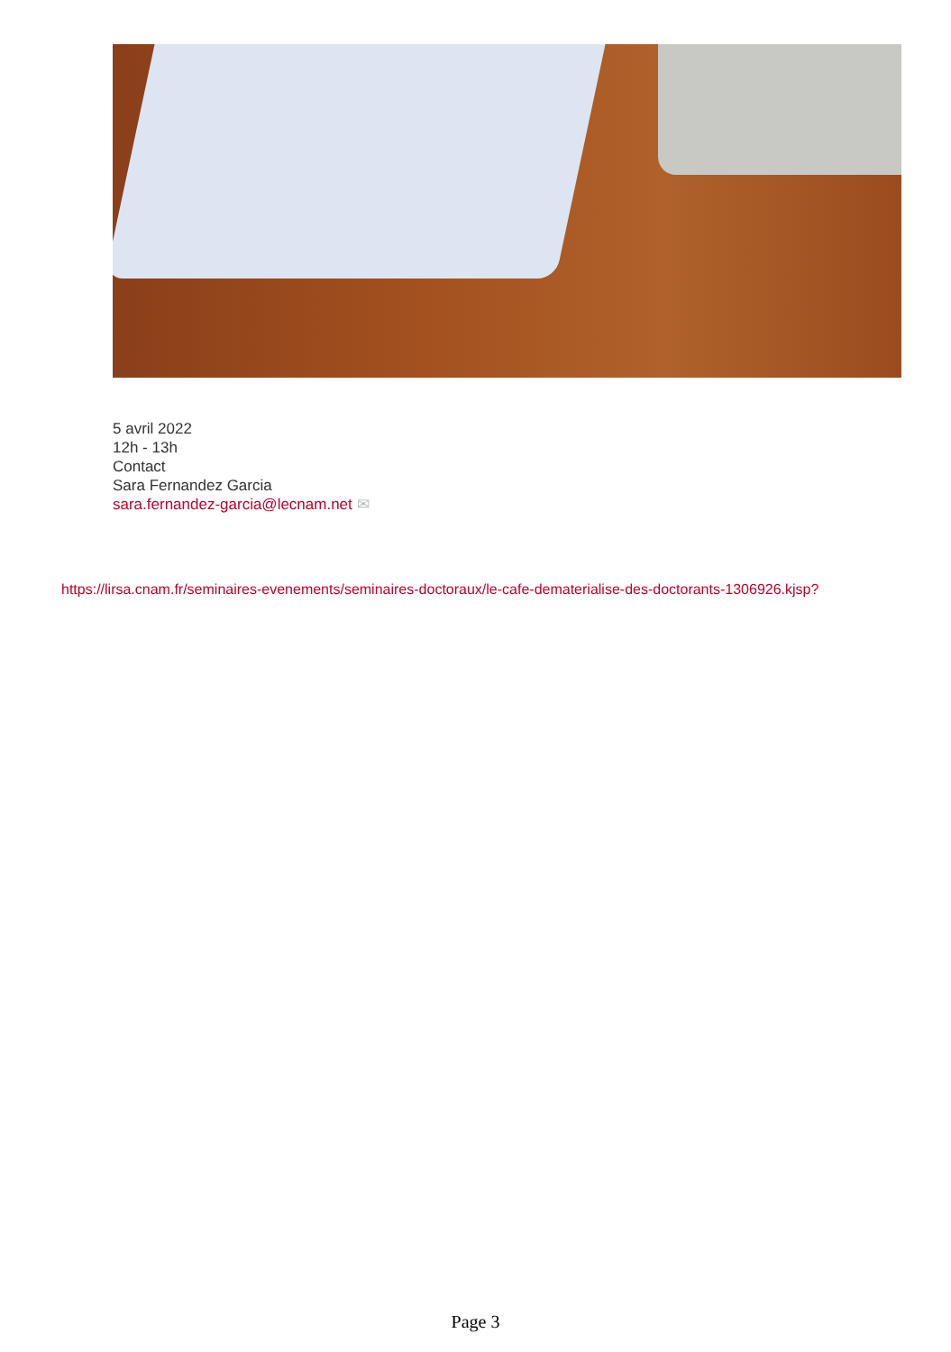5 avril 2022
12h - 13h
Contact
Sara Fernandez Garcia
sara.fernandez-garcia@lecnam.net ✉
https://lirsa.cnam.fr/seminaires-evenements/seminaires-doctoraux/le-cafe-dematerialise-des-doctorants-1306926.kjsp?
Page 3